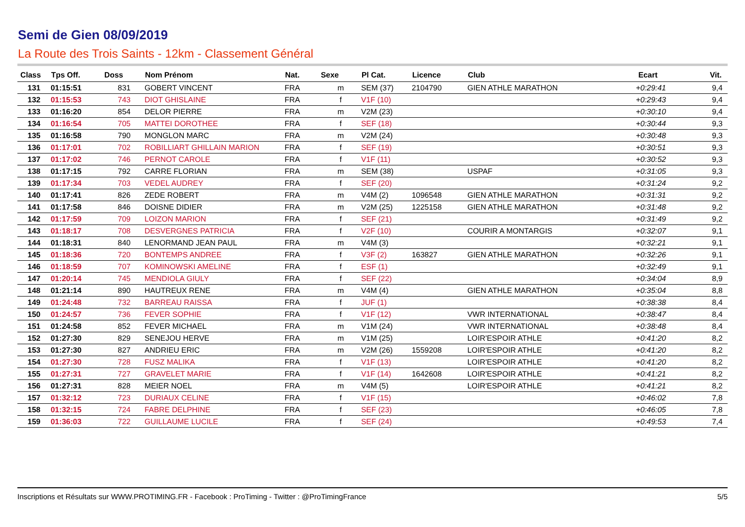Semi de Gien 08/09/2019
La Route des Trois Saints - 12km - Classement Général
| Class | Tps Off. | Doss | Nom Prénom | Nat. | Sexe | Pl Cat. | Licence | Club | | Ecart | Vit. |
| --- | --- | --- | --- | --- | --- | --- | --- | --- | --- | --- | --- |
| 131 | 01:15:51 | 831 | GOBERT VINCENT | FRA | m | SEM (37) | 2104790 | GIEN ATHLE MARATHON | | +0:29:41 | 9,4 |
| 132 | 01:15:53 | 743 | DIOT GHISLAINE | FRA | f | V1F (10) | | | | +0:29:43 | 9,4 |
| 133 | 01:16:20 | 854 | DELOR PIERRE | FRA | m | V2M (23) | | | | +0:30:10 | 9,4 |
| 134 | 01:16:54 | 705 | MATTEI DOROTHEE | FRA | f | SEF (18) | | | | +0:30:44 | 9,3 |
| 135 | 01:16:58 | 790 | MONGLON MARC | FRA | m | V2M (24) | | | | +0:30:48 | 9,3 |
| 136 | 01:17:01 | 702 | ROBILLIART GHILLAIN MARION | FRA | f | SEF (19) | | | | +0:30:51 | 9,3 |
| 137 | 01:17:02 | 746 | PERNOT CAROLE | FRA | f | V1F (11) | | | | +0:30:52 | 9,3 |
| 138 | 01:17:15 | 792 | CARRE FLORIAN | FRA | m | SEM (38) | | USPAF | | +0:31:05 | 9,3 |
| 139 | 01:17:34 | 703 | VEDEL AUDREY | FRA | f | SEF (20) | | | | +0:31:24 | 9,2 |
| 140 | 01:17:41 | 826 | ZEDE ROBERT | FRA | m | V4M (2) | 1096548 | GIEN ATHLE MARATHON | | +0:31:31 | 9,2 |
| 141 | 01:17:58 | 846 | DOISNE DIDIER | FRA | m | V2M (25) | 1225158 | GIEN ATHLE MARATHON | | +0:31:48 | 9,2 |
| 142 | 01:17:59 | 709 | LOIZON MARION | FRA | f | SEF (21) | | | | +0:31:49 | 9,2 |
| 143 | 01:18:17 | 708 | DESVERGNES PATRICIA | FRA | f | V2F (10) | | COURIR A MONTARGIS | | +0:32:07 | 9,1 |
| 144 | 01:18:31 | 840 | LENORMAND JEAN PAUL | FRA | m | V4M (3) | | | | +0:32:21 | 9,1 |
| 145 | 01:18:36 | 720 | BONTEMPS ANDREE | FRA | f | V3F (2) | 163827 | GIEN ATHLE MARATHON | | +0:32:26 | 9,1 |
| 146 | 01:18:59 | 707 | KOMINOWSKI AMELINE | FRA | f | ESF (1) | | | | +0:32:49 | 9,1 |
| 147 | 01:20:14 | 745 | MENDIOLA GIULY | FRA | f | SEF (22) | | | | +0:34:04 | 8,9 |
| 148 | 01:21:14 | 890 | HAUTREUX RENE | FRA | m | V4M (4) | | GIEN ATHLE MARATHON | | +0:35:04 | 8,8 |
| 149 | 01:24:48 | 732 | BARREAU RAISSA | FRA | f | JUF (1) | | | | +0:38:38 | 8,4 |
| 150 | 01:24:57 | 736 | FEVER SOPHIE | FRA | f | V1F (12) | | VWR INTERNATIONAL | | +0:38:47 | 8,4 |
| 151 | 01:24:58 | 852 | FEVER MICHAEL | FRA | m | V1M (24) | | VWR INTERNATIONAL | | +0:38:48 | 8,4 |
| 152 | 01:27:30 | 829 | SENEJOU HERVE | FRA | m | V1M (25) | | LOIR'ESPOIR ATHLE | | +0:41:20 | 8,2 |
| 153 | 01:27:30 | 827 | ANDRIEU ERIC | FRA | m | V2M (26) | 1559208 | LOIR'ESPOIR ATHLE | | +0:41:20 | 8,2 |
| 154 | 01:27:30 | 728 | FUSZ MALIKA | FRA | f | V1F (13) | | LOIR'ESPOIR ATHLE | | +0:41:20 | 8,2 |
| 155 | 01:27:31 | 727 | GRAVELET MARIE | FRA | f | V1F (14) | 1642608 | LOIR'ESPOIR ATHLE | | +0:41:21 | 8,2 |
| 156 | 01:27:31 | 828 | MEIER NOEL | FRA | m | V4M (5) | | LOIR'ESPOIR ATHLE | | +0:41:21 | 8,2 |
| 157 | 01:32:12 | 723 | DURIAUX CELINE | FRA | f | V1F (15) | | | | +0:46:02 | 7,8 |
| 158 | 01:32:15 | 724 | FABRE DELPHINE | FRA | f | SEF (23) | | | | +0:46:05 | 7,8 |
| 159 | 01:36:03 | 722 | GUILLAUME LUCILE | FRA | f | SEF (24) | | | | +0:49:53 | 7,4 |
Inscriptions et Résultats sur WWW.PROTIMING.FR - Facebook : ProTiming - Twitter : @ProTimingFrance 5/5